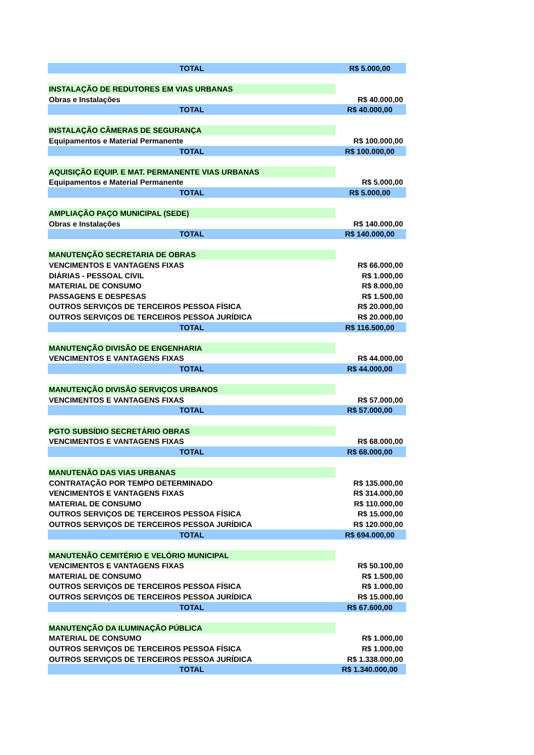| TOTAL | R$ 5.000,00 |
| INSTALAÇÃO DE REDUTORES EM VIAS URBANAS | |
| Obras e Instalações | R$ 40.000,00 |
| TOTAL | R$ 40.000,00 |
| INSTALAÇÃO CÂMERAS DE SEGURANÇA | |
| Equipamentos e Material Permanente | R$ 100.000,00 |
| TOTAL | R$ 100.000,00 |
| AQUISIÇÃO EQUIP. E MAT. PERMANENTE VIAS URBANAS | |
| Equipamentos e Material Permanente | R$ 5.000,00 |
| TOTAL | R$ 5.000,00 |
| AMPLIAÇÃO PAÇO MUNICIPAL (SEDE) | |
| Obras e Instalações | R$ 140.000,00 |
| TOTAL | R$ 140.000,00 |
| MANUTENÇÃO SECRETARIA DE OBRAS | |
| VENCIMENTOS E VANTAGENS FIXAS | R$ 66.000,00 |
| DIÁRIAS - PESSOAL CIVIL | R$ 1.000,00 |
| MATERIAL DE CONSUMO | R$ 8.000,00 |
| PASSAGENS E DESPESAS | R$ 1.500,00 |
| OUTROS SERVIÇOS DE TERCEIROS PESSOA FÍSICA | R$ 20.000,00 |
| OUTROS SERVIÇOS DE TERCEIROS PESSOA JURÍDICA | R$ 20.000,00 |
| TOTAL | R$ 116.500,00 |
| MANUTENÇÃO DIVISÃO DE ENGENHARIA | |
| VENCIMENTOS E VANTAGENS FIXAS | R$ 44.000,00 |
| TOTAL | R$ 44.000,00 |
| MANUTENÇÃO DIVISÃO SERVIÇOS URBANOS | |
| VENCIMENTOS E VANTAGENS FIXAS | R$ 57.000,00 |
| TOTAL | R$ 57.000,00 |
| PGTO SUBSÍDIO SECRETÁRIO OBRAS | |
| VENCIMENTOS E VANTAGENS FIXAS | R$ 68.000,00 |
| TOTAL | R$ 68.000,00 |
| MANUTENÃO DAS VIAS URBANAS | |
| CONTRATAÇÃO POR TEMPO DETERMINADO | R$ 135.000,00 |
| VENCIMENTOS E VANTAGENS FIXAS | R$ 314.000,00 |
| MATERIAL DE CONSUMO | R$ 110.000,00 |
| OUTROS SERVIÇOS DE TERCEIROS PESSOA FÍSICA | R$ 15.000,00 |
| OUTROS SERVIÇOS DE TERCEIROS PESSOA JURÍDICA | R$ 120.000,00 |
| TOTAL | R$ 694.000,00 |
| MANUTENÃO CEMITÉRIO E VELÓRIO MUNICIPAL | |
| VENCIMENTOS E VANTAGENS FIXAS | R$ 50.100,00 |
| MATERIAL DE CONSUMO | R$ 1.500,00 |
| OUTROS SERVIÇOS DE TERCEIROS PESSOA FÍSICA | R$ 1.000,00 |
| OUTROS SERVIÇOS DE TERCEIROS PESSOA JURÍDICA | R$ 15.000,00 |
| TOTAL | R$ 67.600,00 |
| MANUTENÇÃO DA ILUMINAÇÃO PÚBLICA | |
| MATERIAL DE CONSUMO | R$ 1.000,00 |
| OUTROS SERVIÇOS DE TERCEIROS PESSOA FÍSICA | R$ 1.000,00 |
| OUTROS SERVIÇOS DE TERCEIROS PESSOA JURÍDICA | R$ 1.338.000,00 |
| TOTAL | R$ 1.340.000,00 |